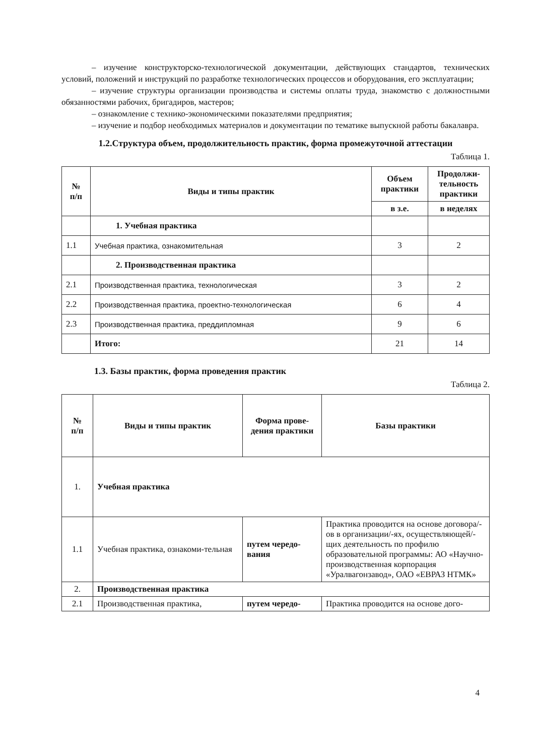– изучение конструкторско-технологической документации, действующих стандартов, технических условий, положений и инструкций по разработке технологических процессов и оборудования, его эксплуатации;
– изучение структуры организации производства и системы оплаты труда, знакомство с должностными обязанностями рабочих, бригадиров, мастеров;
– ознакомление с технико-экономическими показателями предприятия;
– изучение и подбор необходимых материалов и документации по тематике выпускной работы бакалавра.
1.2.Структура объем, продолжительность практик, форма промежуточной аттестации
Таблица 1.
| № п/п | Виды и типы практик | Объем практики | Продолжи-тельность практики |
| --- | --- | --- | --- |
| | | в з.е. | в неделях |
| | 1. Учебная практика | | |
| 1.1 | Учебная практика, ознакомительная | 3 | 2 |
| | 2. Производственная практика | | |
| 2.1 | Производственная практика, технологическая | 3 | 2 |
| 2.2 | Производственная практика, проектно-технологическая | 6 | 4 |
| 2.3 | Производственная практика, преддипломная | 9 | 6 |
| | Итого: | 21 | 14 |
1.3. Базы практик, форма проведения практик
Таблица 2.
| № п/п | Виды и типы практик | Форма прове-дения практики | Базы практики |
| --- | --- | --- | --- |
| 1. | Учебная практика | | |
| 1.1 | Учебная практика, ознакоми-тельная | путем чередо-вания | Практика проводится на основе договора/-ов в организации/-ях, осуществляющей/-щих деятельность по профилю образовательной программы: АО «Научно-производственная корпорация «Уралвагонзавод», ОАО «ЕВРАЗ НТМК» |
| 2. | Производственная практика | | |
| 2.1 | Производственная практика, | путем чередо- | Практика проводится на основе дого- |
4